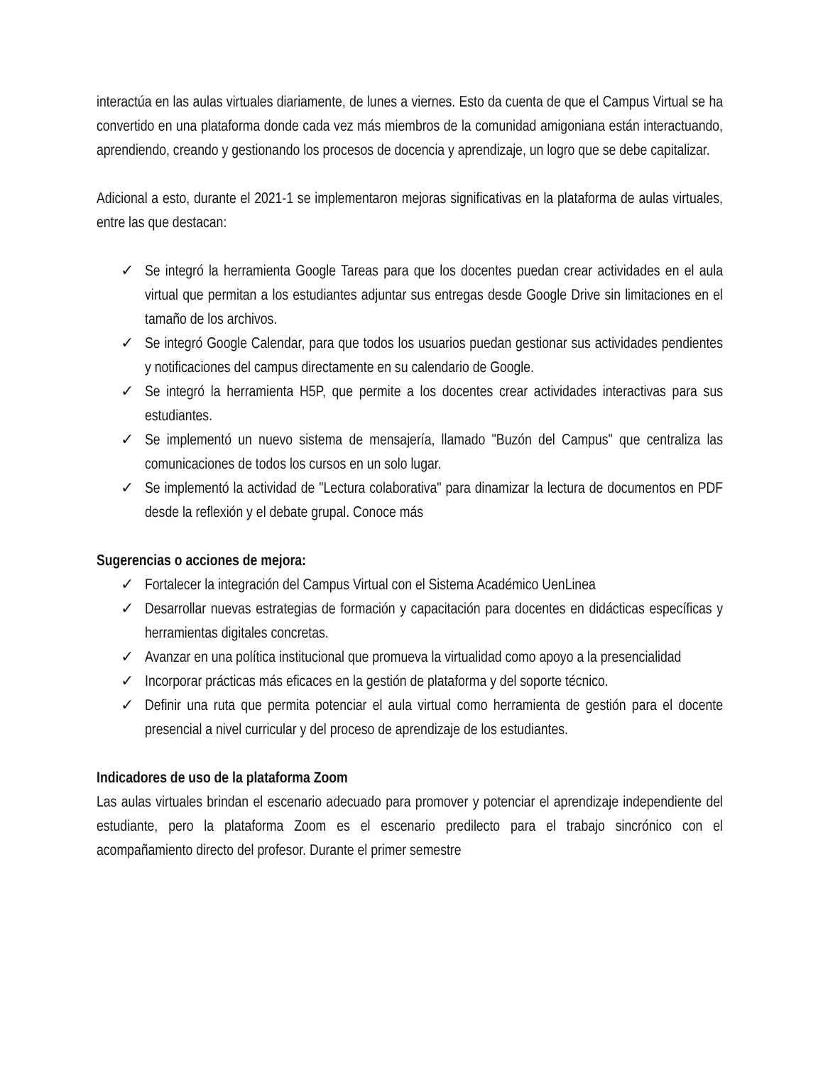interactúa en las aulas virtuales diariamente, de lunes a viernes. Esto da cuenta de que el Campus Virtual se ha convertido en una plataforma donde cada vez más miembros de la comunidad amigoniana están interactuando, aprendiendo, creando y gestionando los procesos de docencia y aprendizaje, un logro que se debe capitalizar.
Adicional a esto, durante el 2021-1 se implementaron mejoras significativas en la plataforma de aulas virtuales, entre las que destacan:
✓ Se integró la herramienta Google Tareas para que los docentes puedan crear actividades en el aula virtual que permitan a los estudiantes adjuntar sus entregas desde Google Drive sin limitaciones en el tamaño de los archivos.
✓ Se integró Google Calendar, para que todos los usuarios puedan gestionar sus actividades pendientes y notificaciones del campus directamente en su calendario de Google.
✓ Se integró la herramienta H5P, que permite a los docentes crear actividades interactivas para sus estudiantes.
✓ Se implementó un nuevo sistema de mensajería, llamado "Buzón del Campus" que centraliza las comunicaciones de todos los cursos en un solo lugar.
✓ Se implementó la actividad de "Lectura colaborativa" para dinamizar la lectura de documentos en PDF desde la reflexión y el debate grupal. Conoce más
Sugerencias o acciones de mejora:
✓ Fortalecer la integración del Campus Virtual con el Sistema Académico UenLinea
✓ Desarrollar nuevas estrategias de formación y capacitación para docentes en didácticas específicas y herramientas digitales concretas.
✓ Avanzar en una política institucional que promueva la virtualidad como apoyo a la presencialidad
✓ Incorporar prácticas más eficaces en la gestión de plataforma y del soporte técnico.
✓ Definir una ruta que permita potenciar el aula virtual como herramienta de gestión para el docente presencial a nivel curricular y del proceso de aprendizaje de los estudiantes.
Indicadores de uso de la plataforma Zoom
Las aulas virtuales brindan el escenario adecuado para promover y potenciar el aprendizaje independiente del estudiante, pero la plataforma Zoom es el escenario predilecto para el trabajo sincrónico con el acompañamiento directo del profesor. Durante el primer semestre